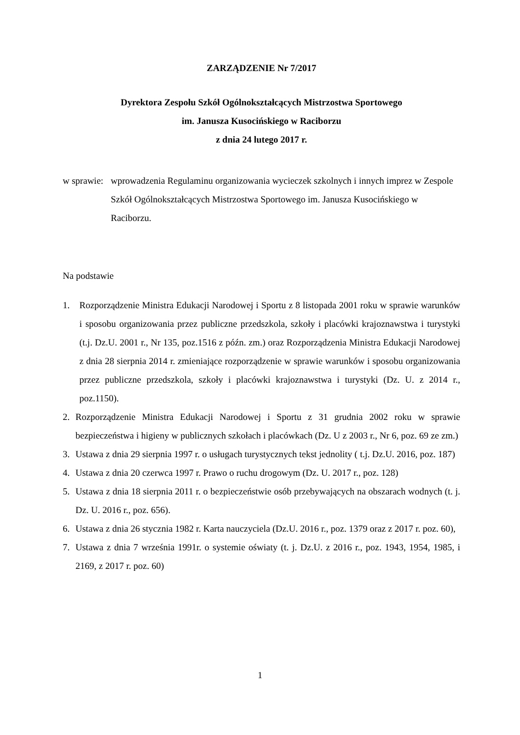ZARZĄDZENIE Nr 7/2017
Dyrektora Zespołu Szkół Ogólnokształcących Mistrzostwa Sportowego
im. Janusza Kusocińskiego w Raciborzu
z dnia 24 lutego 2017 r.
w sprawie:
wprowadzenia Regulaminu organizowania wycieczek szkolnych i innych imprez w Zespole Szkół Ogólnokształcących Mistrzostwa Sportowego im. Janusza Kusocińskiego w Raciborzu.
Na podstawie
1. Rozporządzenie Ministra Edukacji Narodowej i Sportu z 8 listopada 2001 roku w sprawie warunków i sposobu organizowania przez publiczne przedszkola, szkoły i placówki krajoznawstwa i turystyki (t.j. Dz.U. 2001 r., Nr 135, poz.1516 z późn. zm.) oraz Rozporządzenia Ministra Edukacji Narodowej z dnia 28 sierpnia 2014 r. zmieniające rozporządzenie w sprawie warunków i sposobu organizowania przez publiczne przedszkola, szkoły i placówki krajoznawstwa i turystyki (Dz. U. z 2014 r., poz.1150).
2. Rozporządzenie Ministra Edukacji Narodowej i Sportu z 31 grudnia 2002 roku w sprawie bezpieczeństwa i higieny w publicznych szkołach i placówkach (Dz. U z 2003 r., Nr 6, poz. 69 ze zm.)
3. Ustawa z dnia 29 sierpnia 1997 r. o usługach turystycznych tekst jednolity ( t.j. Dz.U. 2016, poz. 187)
4. Ustawa z dnia 20 czerwca 1997 r. Prawo o ruchu drogowym (Dz. U. 2017 r., poz. 128)
5. Ustawa z dnia 18 sierpnia 2011 r. o bezpieczeństwie osób przebywających na obszarach wodnych (t. j. Dz. U. 2016 r., poz. 656).
6. Ustawa z dnia 26 stycznia 1982 r. Karta nauczyciela (Dz.U. 2016 r., poz. 1379 oraz z 2017 r. poz. 60),
7. Ustawa z dnia 7 września 1991r. o systemie oświaty (t. j. Dz.U. z 2016 r., poz. 1943, 1954, 1985, i 2169, z 2017 r. poz. 60)
1